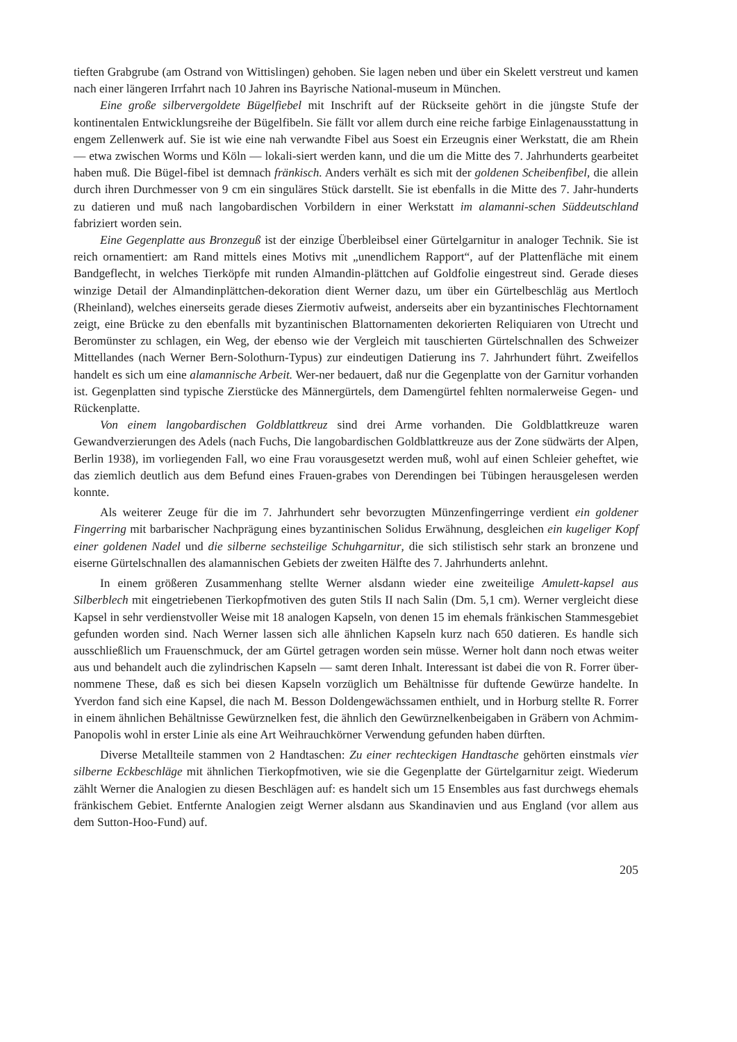tieften Grabgrube (am Ostrand von Wittislingen) gehoben. Sie lagen neben und über ein Skelett verstreut und kamen nach einer längeren Irrfahrt nach 10 Jahren ins Bayrische National-museum in München.
Eine große silbervergoldete Bügelfiebel mit Inschrift auf der Rückseite gehört in die jüngste Stufe der kontinentalen Entwicklungsreihe der Bügelfibeln. Sie fällt vor allem durch eine reiche farbige Einlagenausstattung in engem Zellenwerk auf. Sie ist wie eine nah verwandte Fibel aus Soest ein Erzeugnis einer Werkstatt, die am Rhein — etwa zwischen Worms und Köln — lokali-siert werden kann, und die um die Mitte des 7. Jahrhunderts gearbeitet haben muß. Die Bügel-fibel ist demnach fränkisch. Anders verhält es sich mit der goldenen Scheibenfibel, die allein durch ihren Durchmesser von 9 cm ein singuläres Stück darstellt. Sie ist ebenfalls in die Mitte des 7. Jahr-hunderts zu datieren und muß nach langobardischen Vorbildern in einer Werkstatt im alamanni-schen Süddeutschland fabriziert worden sein.
Eine Gegenplatte aus Bronzeguß ist der einzige Überbleibsel einer Gürtelgarnitur in analoger Technik. Sie ist reich ornamentiert: am Rand mittels eines Motivs mit „unendlichem Rapport“, auf der Plattenfläche mit einem Bandgeflecht, in welches Tierköpfe mit runden Almandin-plättchen auf Goldfolie eingestreut sind. Gerade dieses winzige Detail der Almandinplättchen-dekoration dient Werner dazu, um über ein Gürtelbeschläg aus Mertloch (Rheinland), welches einerseits gerade dieses Ziermotiv aufweist, anderseits aber ein byzantinisches Flechtornament zeigt, eine Brücke zu den ebenfalls mit byzantinischen Blattornamenten dekorierten Reliquiaren von Utrecht und Beromünster zu schlagen, ein Weg, der ebenso wie der Vergleich mit tauschierten Gürtelschnallen des Schweizer Mittellandes (nach Werner Bern-Solothurn-Typus) zur eindeutigen Datierung ins 7. Jahrhundert führt. Zweifellos handelt es sich um eine alamannische Arbeit. Wer-ner bedauert, daß nur die Gegenplatte von der Garnitur vorhanden ist. Gegenplatten sind typische Zierstücke des Männergürtels, dem Damengürtel fehlten normalerweise Gegen- und Rückenplatte.
Von einem langobardischen Goldblattkreuz sind drei Arme vorhanden. Die Goldblattkreuze waren Gewandverzierungen des Adels (nach Fuchs, Die langobardischen Goldblattkreuze aus der Zone südwärts der Alpen, Berlin 1938), im vorliegenden Fall, wo eine Frau vorausgesetzt werden muß, wohl auf einen Schleier geheftet, wie das ziemlich deutlich aus dem Befund eines Frauen-grabes von Derendingen bei Tübingen herausgelesen werden konnte.
Als weiterer Zeuge für die im 7. Jahrhundert sehr bevorzugten Münzenfingerringe verdient ein goldener Fingerring mit barbarischer Nachprägung eines byzantinischen Solidus Erwähnung, desgleichen ein kugeliger Kopf einer goldenen Nadel und die silberne sechsteilige Schuhgarnitur, die sich stilistisch sehr stark an bronzene und eiserne Gürtelschnallen des alamannischen Gebiets der zweiten Hälfte des 7. Jahrhunderts anlehnt.
In einem größeren Zusammenhang stellte Werner alsdann wieder eine zweiteilige Amulett-kapsel aus Silberblech mit eingetriebenen Tierkopfmotiven des guten Stils II nach Salin (Dm. 5,1 cm). Werner vergleicht diese Kapsel in sehr verdienstvoller Weise mit 18 analogen Kapseln, von denen 15 im ehemals fränkischen Stammesgebiet gefunden worden sind. Nach Werner lassen sich alle ähnlichen Kapseln kurz nach 650 datieren. Es handle sich ausschließlich um Frauenschmuck, der am Gürtel getragen worden sein müsse. Werner holt dann noch etwas weiter aus und behandelt auch die zylindrischen Kapseln — samt deren Inhalt. Interessant ist dabei die von R. Forrer über-nommene These, daß es sich bei diesen Kapseln vorzüglich um Behältnisse für duftende Gewürze handelte. In Yverdon fand sich eine Kapsel, die nach M. Besson Doldengewächssamen enthielt, und in Horburg stellte R. Forrer in einem ähnlichen Behältnisse Gewürznelken fest, die ähnlich den Gewürznelkenbeigaben in Gräbern von Achmim-Panopolis wohl in erster Linie als eine Art Weihrauchkörner Verwendung gefunden haben dürften.
Diverse Metallteile stammen von 2 Handtaschen: Zu einer rechteckigen Handtasche gehörten einstmals vier silberne Eckbeschläge mit ähnlichen Tierkopfmotiven, wie sie die Gegenplatte der Gürtelgarnitur zeigt. Wiederum zählt Werner die Analogien zu diesen Beschlägen auf: es handelt sich um 15 Ensembles aus fast durchwegs ehemals fränkischem Gebiet. Entfernte Analogien zeigt Werner alsdann aus Skandinavien und aus England (vor allem aus dem Sutton-Hoo-Fund) auf.
205